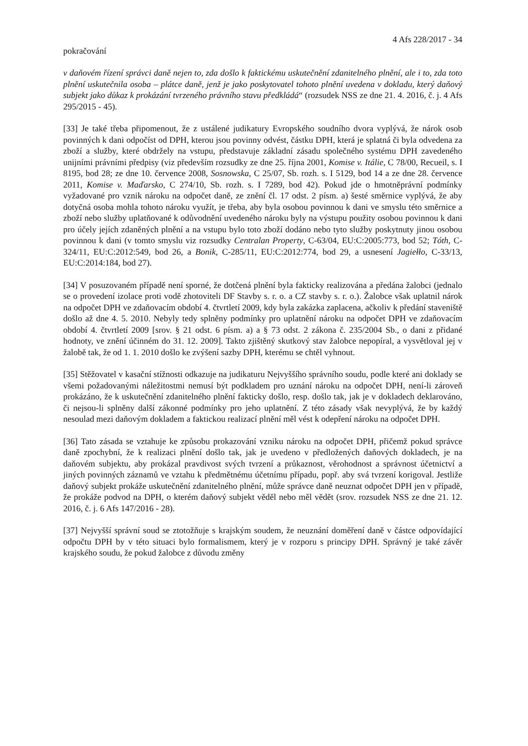4 Afs 228/2017 - 34
pokračování
v daňovém řízení správci daně nejen to, zda došlo k faktickému uskutečnění zdanitelného plnění, ale i to, zda toto plnění uskutečnila osoba – plátce daně, jenž je jako poskytovatel tohoto plnění uvedena v dokladu, který daňový subjekt jako důkaz k prokázání tvrzeného právního stavu předkládá“ (rozsudek NSS ze dne 21. 4. 2016, č. j. 4 Afs 295/2015 - 45).
[33] Je také třeba připomenout, že z ustálené judikatury Evropského soudního dvora vyplývá, že nárok osob povinných k dani odpočíst od DPH, kterou jsou povinny odvést, částku DPH, která je splatná či byla odvedena za zboží a služby, které obdržely na vstupu, představuje základní zásadu společného systému DPH zavedeného unijními právními předpisy (viz především rozsudky ze dne 25. října 2001, Komise v. Itálie, C 78/00, Recueil, s. I 8195, bod 28; ze dne 10. července 2008, Sosnowska, C 25/07, Sb. rozh. s. I 5129, bod 14 a ze dne 28. července 2011, Komise v. Maďarsko, C 274/10, Sb. rozh. s. I 7289, bod 42). Pokud jde o hmotněprávní podmínky vyžadované pro vznik nároku na odpočet daně, ze znění čl. 17 odst. 2 písm. a) šesté směrnice vyplývá, že aby dotyčná osoba mohla tohoto nároku využít, je třeba, aby byla osobou povinnou k dani ve smyslu této směrnice a zboží nebo služby uplatňované k odůvodnění uvedeného nároku byly na výstupu použity osobou povinnou k dani pro účely jejích zdaněných plnění a na vstupu bylo toto zboží dodáno nebo tyto služby poskytnuty jinou osobou povinnou k dani (v tomto smyslu viz rozsudky Centralan Property, C-63/04, EU:C:2005:773, bod 52; Tóth, C-324/11, EU:C:2012:549, bod 26, a Bonik, C-285/11, EU:C:2012:774, bod 29, a usnesení Jagiełło, C-33/13, EU:C:2014:184, bod 27).
[34] V posuzovaném případě není sporné, že dotčená plnění byla fakticky realizována a předána žalobci (jednalo se o provedení izolace proti vodě zhotoviteli DF Stavby s. r. o. a CZ stavby s. r. o.). Žalobce však uplatnil nárok na odpočet DPH ve zdaňovacím období 4. čtvrtletí 2009, kdy byla zakázka zaplacena, ačkoliv k předání staveniště došlo až dne 4. 5. 2010. Nebyly tedy splněny podmínky pro uplatnění nároku na odpočet DPH ve zdaňovacím období 4. čtvrtletí 2009 [srov. § 21 odst. 6 písm. a) a § 73 odst. 2 zákona č. 235/2004 Sb., o dani z přidané hodnoty, ve znění účinném do 31. 12. 2009]. Takto zjištěný skutkový stav žalobce nepopíral, a vysvětloval jej v žalobě tak, že od 1. 1. 2010 došlo ke zvýšení sazby DPH, kterému se chtěl vyhnout.
[35] Stěžovatel v kasační stížnosti odkazuje na judikaturu Nejvyššího správního soudu, podle které ani doklady se všemi požadovanými náležitostmi nemusí být podkladem pro uznání nároku na odpočet DPH, není-li zároveň prokázáno, že k uskutečnění zdanitelného plnění fakticky došlo, resp. došlo tak, jak je v dokladech deklarováno, či nejsou-li splněny další zákonné podmínky pro jeho uplatnění. Z této zásady však nevyplývá, že by každý nesoulad mezi daňovým dokladem a faktickou realizací plnění měl vést k odepření nároku na odpočet DPH.
[36] Tato zásada se vztahuje ke způsobu prokazování vzniku nároku na odpočet DPH, přičemž pokud správce daně zpochybní, že k realizaci plnění došlo tak, jak je uvedeno v předložených daňových dokladech, je na daňovém subjektu, aby prokázal pravdivost svých tvrzení a průkaznost, věrohodnost a správnost účetnictví a jiných povinných záznamů ve vztahu k předmětnému účetnímu případu, popř. aby svá tvrzení korigoval. Jestliže daňový subjekt prokáže uskutečnění zdanitelného plnění, může správce daně neuznat odpočet DPH jen v případě, že prokáže podvod na DPH, o kterém daňový subjekt věděl nebo měl vědět (srov. rozsudek NSS ze dne 21. 12. 2016, č. j. 6 Afs 147/2016 - 28).
[37] Nejvyšší správní soud se ztotožňuje s krajským soudem, že neuznání doměření daně v částce odpovídající odpočtu DPH by v této situaci bylo formalismem, který je v rozporu s principy DPH. Správný je také závěr krajského soudu, že pokud žalobce z důvodu změny